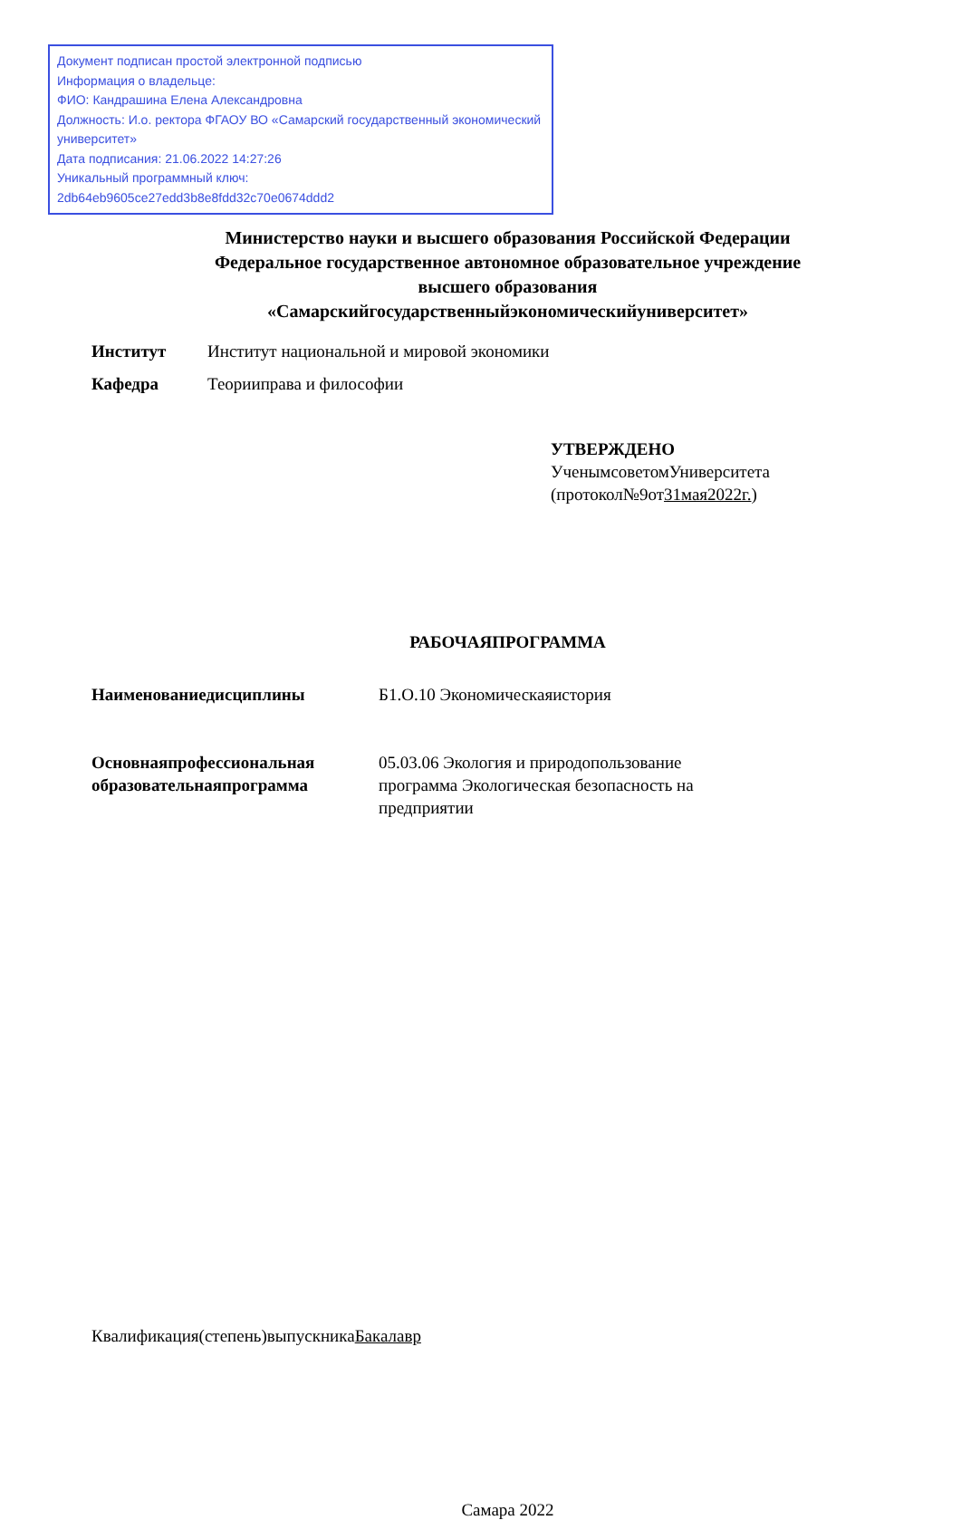Документ подписан простой электронной подписью
Информация о владельце:
ФИО: Кандрашина Елена Александровна
Должность: И.о. ректора ФГАОУ ВО «Самарский государственный экономический университет»
Дата подписания: 21.06.2022 14:27:26
Уникальный программный ключ:
2db64eb9605ce27edd3b8e8fdd32c70e0674ddd2
Министерство науки и высшего образования Российской Федерации
Федеральное государственное автономное образовательное учреждение
высшего образования
«Самарскийгосударственныйэкономическийуниверситет»
Институт Институт национальной и мировой экономики
Кафедра Теорииправа и философии
УТВЕРЖДЕНО
УченымсоветомУниверситета
(протокол№9от31мая2022г.)
РАБОЧАЯПРОГРАММА
Наименованиедисциплины Б1.О.10 Экономическаяистория
Основнаяпрофессиональная образовательнаяпрограмма
05.03.06 Экология и природопользование
программа Экологическая безопасность на
предприятии
Квалификация(степень)выпускникаБакалавр
Самара 2022